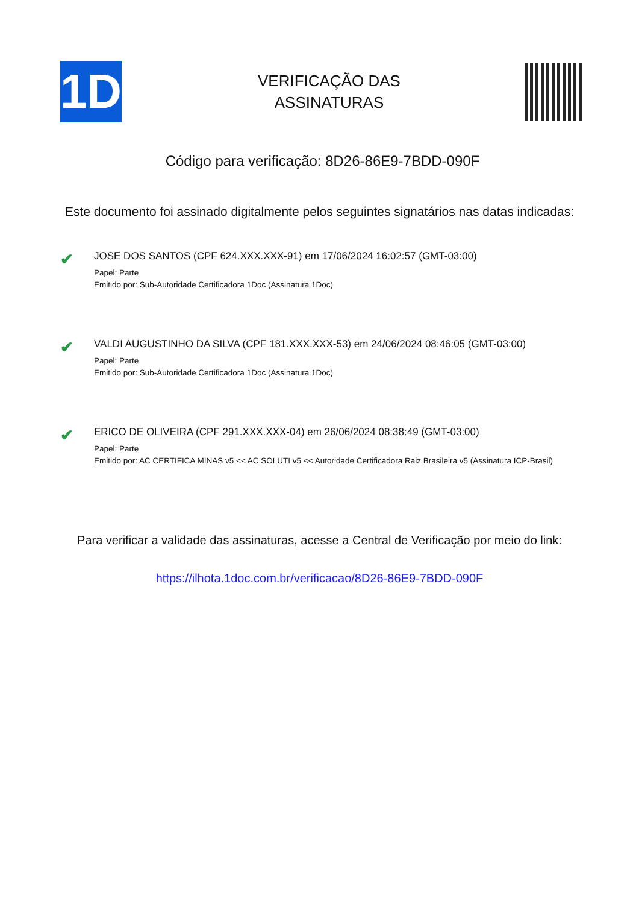1D
VERIFICAÇÃO DAS
ASSINATURAS
Código para verificação: 8D26-86E9-7BDD-090F
Este documento foi assinado digitalmente pelos seguintes signatários nas datas indicadas:
✔
JOSE DOS SANTOS (CPF 624.XXX.XXX-91) em 17/06/2024 16:02:57 (GMT-03:00)
Papel: Parte
Emitido por: Sub-Autoridade Certificadora 1Doc (Assinatura 1Doc)
✔
VALDI AUGUSTINHO DA SILVA (CPF 181.XXX.XXX-53) em 24/06/2024 08:46:05 (GMT-03:00)
Papel: Parte
Emitido por: Sub-Autoridade Certificadora 1Doc (Assinatura 1Doc)
✔
ERICO DE OLIVEIRA (CPF 291.XXX.XXX-04) em 26/06/2024 08:38:49 (GMT-03:00)
Papel: Parte
Emitido por: AC CERTIFICA MINAS v5 << AC SOLUTI v5 << Autoridade Certificadora Raiz Brasileira v5 (Assinatura ICP-Brasil)
Para verificar a validade das assinaturas, acesse a Central de Verificação por meio do link:
https://ilhota.1doc.com.br/verificacao/8D26-86E9-7BDD-090F